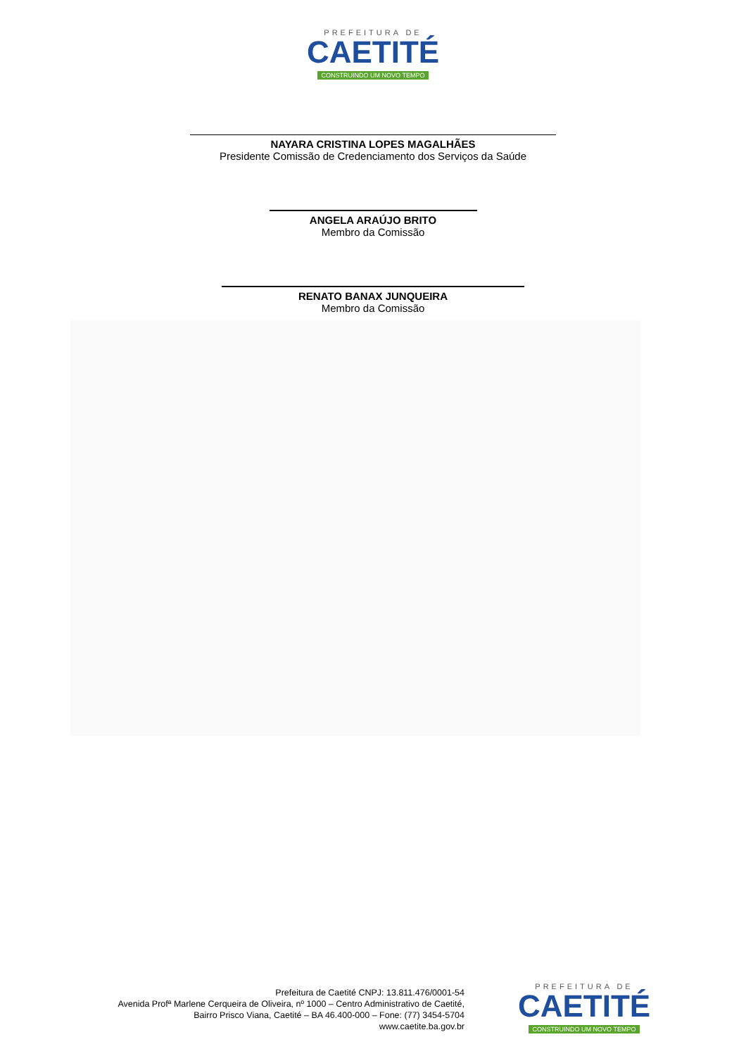PREFEITURA DE
CAETITÉ
CONSTRUINDO UM NOVO TEMPO
NAYARA CRISTINA LOPES MAGALHÃES
Presidente Comissão de Credenciamento dos Serviços da Saúde
ANGELA ARAÚJO BRITO
Membro da Comissão
RENATO BANAX JUNQUEIRA
Membro da Comissão
Prefeitura de Caetité CNPJ: 13.811.476/0001-54
Avenida Profª Marlene Cerqueira de Oliveira, nº 1000 – Centro Administrativo de Caetité,
Bairro Prisco Viana, Caetité – BA 46.400-000 – Fone: (77) 3454-5704
www.caetite.ba.gov.br
PREFEITURA DE
CAETITÉ
CONSTRUINDO UM NOVO TEMPO